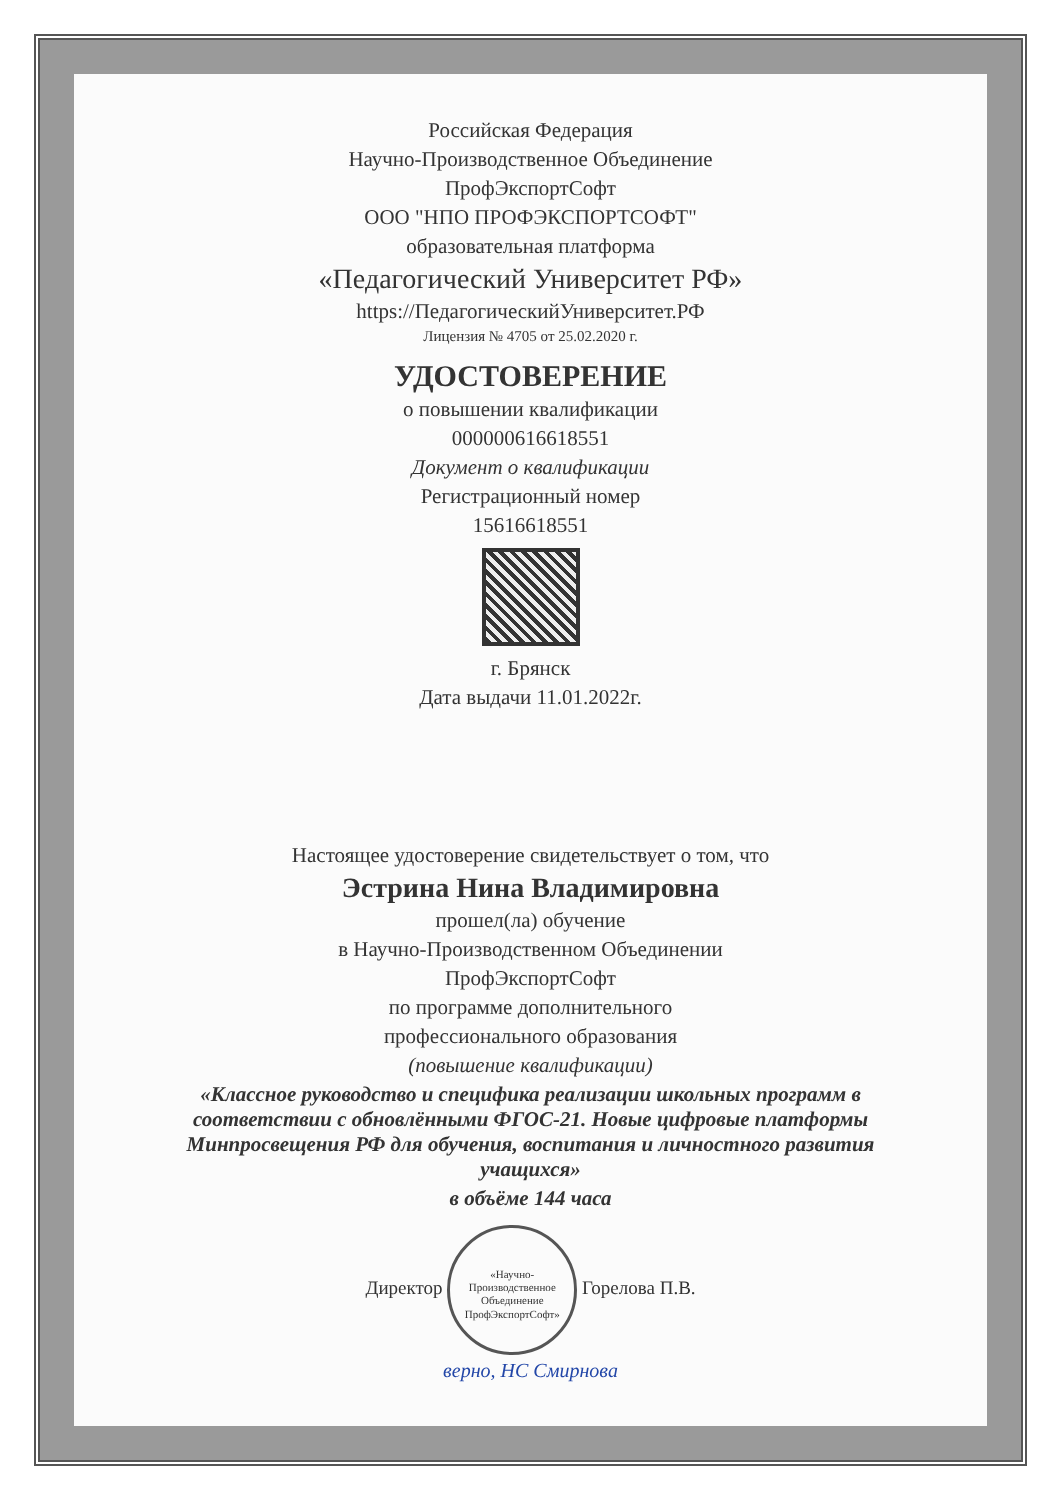Российская Федерация
Научно-Производственное Объединение
ПрофЭкспортСофт
ООО "НПО ПРОФЭКСПОРТСОФТ"
образовательная платформа
«Педагогический Университет РФ»
https://ПедагогическийУниверситет.РФ
Лицензия № 4705 от 25.02.2020 г.
УДОСТОВЕРЕНИЕ
о повышении квалификации
000000616618551
Документ о квалификации
Регистрационный номер
15616618551
г. Брянск
Дата выдачи 11.01.2022г.
Настоящее удостоверение свидетельствует о том, что
Эстрина Нина Владимировна
прошел(ла) обучение
в Научно-Производственном Объединении
ПрофЭкспортСофт
по программе дополнительного
профессионального образования
(повышение квалификации)
«Классное руководство и специфика реализации школьных программ в соответствии с обновлёнными ФГОС-21. Новые цифровые платформы Минпросвещения РФ для обучения, воспитания и личностного развития учащихся»
в объёме 144 часа
Директор «Научно-Производственное Объединение ПрофЭкспортСофт» Горелова П.В.
верно, НС Смирнова